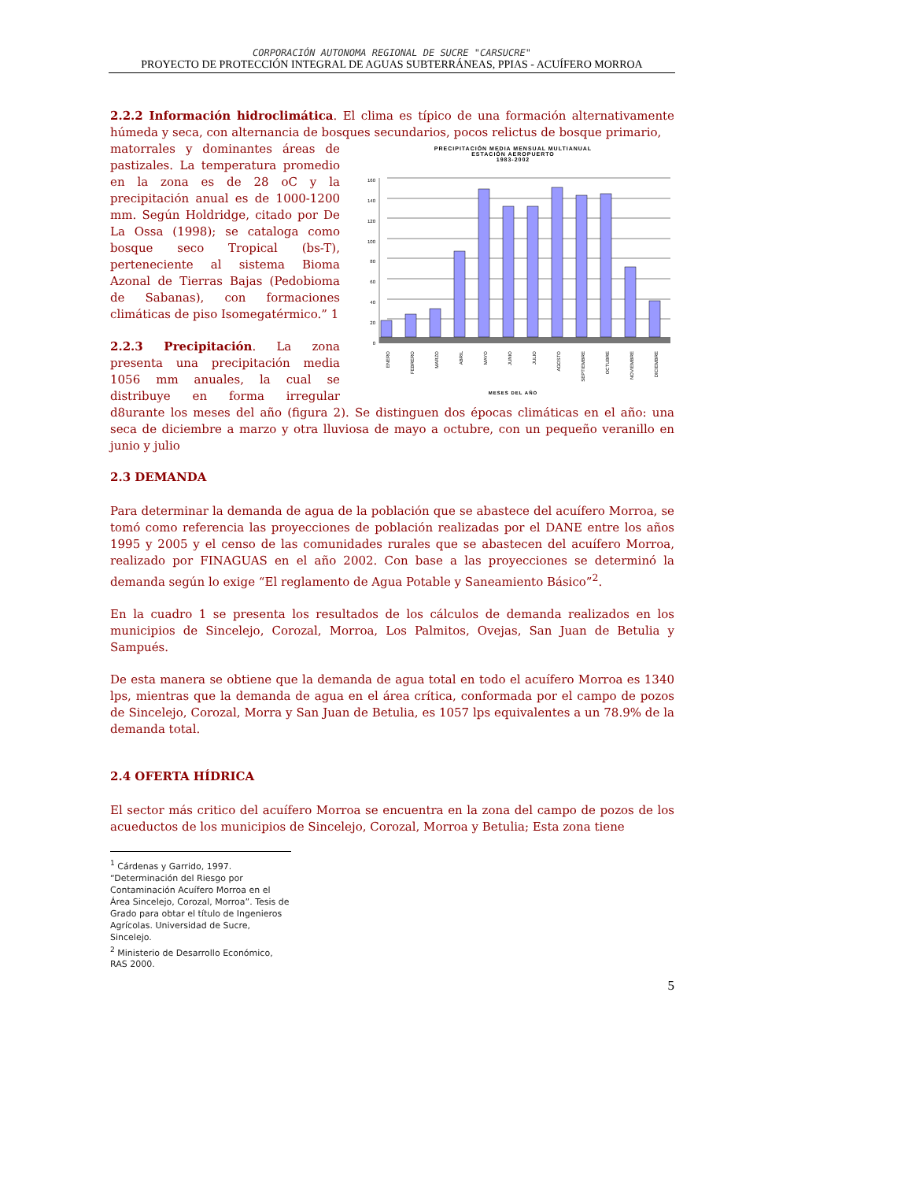CORPORACIÓN AUTONOMA REGIONAL DE SUCRE "CARSUCRE"
PROYECTO DE PROTECCIÓN INTEGRAL DE AGUAS SUBTERRÁNEAS, PPIAS - ACUÍFERO MORROA
2.2.2 Información hidroclimática. El clima es típico de una formación alternativamente húmeda y seca, con alternancia de bosques secundarios, pocos relictus de bosque primario,
PRECIPITACIÓN MEDIA MENSUAL MULTIANUAL
ESTACIÓN AEROPUERTO
1983-2002
0
20
40
60
80
100
120
140
160
ENERO
FEBRERO
MARZO
ABRIL
MAYO
JUNIO
JULIO
AGOSTO
SEPTIEMBRE
OCTUBRE
NOVIEMBRE
DICIEMBRE
MESES DEL AÑO
matorrales y dominantes áreas de pastizales. La temperatura promedio en la zona es de 28 oC y la precipitación anual es de 1000-1200 mm. Según Holdridge, citado por De La Ossa (1998); se cataloga como bosque seco Tropical (bs-T), perteneciente al sistema Bioma Azonal de Tierras Bajas (Pedobioma de Sabanas), con formaciones climáticas de piso Isomegatérmico.” 1
2.2.3 Precipitación. La zona presenta una precipitación media 1056 mm anuales, la cual se distribuye en forma irregular d8urante los meses del año (figura 2). Se distinguen dos épocas climáticas en el año: una seca de diciembre a marzo y otra lluviosa de mayo a octubre, con un pequeño veranillo en junio y julio
2.3 DEMANDA
Para determinar la demanda de agua de la población que se abastece del acuífero Morroa, se tomó como referencia las proyecciones de población realizadas por el DANE entre los años 1995 y 2005 y el censo de las comunidades rurales que se abastecen del acuífero Morroa, realizado por FINAGUAS en el año 2002. Con base a las proyecciones se determinó la demanda según lo exige “El reglamento de Agua Potable y Saneamiento Básico”<sup>2</sup>.
En la cuadro 1 se presenta los resultados de los cálculos de demanda realizados en los municipios de Sincelejo, Corozal, Morroa, Los Palmitos, Ovejas, San Juan de Betulia y Sampués.
De esta manera se obtiene que la demanda de agua total en todo el acuífero Morroa es 1340 lps, mientras que la demanda de agua en el área crítica, conformada por el campo de pozos de Sincelejo, Corozal, Morra y San Juan de Betulia, es 1057 lps equivalentes a un 78.9% de la demanda total.
2.4 OFERTA HÍDRICA
El sector más critico del acuífero Morroa se encuentra en la zona del campo de pozos de los acueductos de los municipios de Sincelejo, Corozal, Morroa y Betulia; Esta zona tiene
<sup>1</sup> Cárdenas y Garrido, 1997. “Determinación del Riesgo por Contaminación Acuífero Morroa en el Área Sincelejo, Corozal, Morroa”. Tesis de Grado para obtar el título de Ingenieros Agrícolas. Universidad de Sucre, Sincelejo.
<sup>2</sup> Ministerio de Desarrollo Económico, RAS 2000.
5